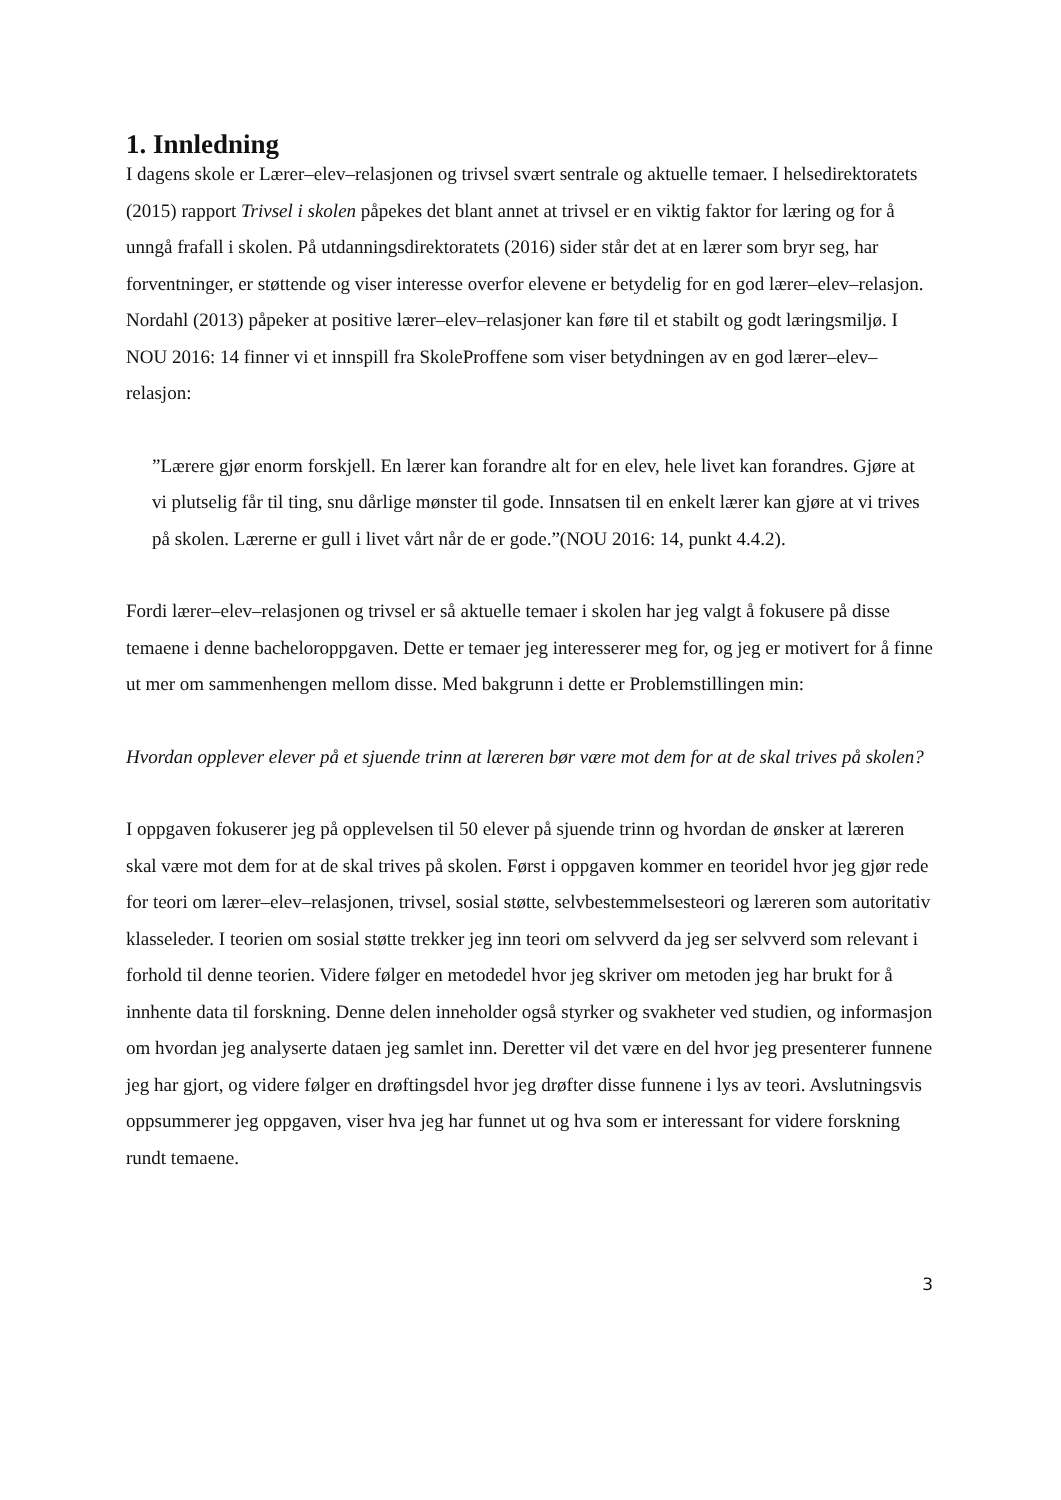1. Innledning
I dagens skole er Lærer–elev–relasjonen og trivsel svært sentrale og aktuelle temaer. I helsedirektoratets (2015) rapport Trivsel i skolen påpekes det blant annet at trivsel er en viktig faktor for læring og for å unngå frafall i skolen. På utdanningsdirektoratets (2016) sider står det at en lærer som bryr seg, har forventninger, er støttende og viser interesse overfor elevene er betydelig for en god lærer–elev–relasjon. Nordahl (2013) påpeker at positive lærer–elev–relasjoner kan føre til et stabilt og godt læringsmiljø. I NOU 2016: 14 finner vi et innspill fra SkoleProffene som viser betydningen av en god lærer–elev– relasjon:
”Lærere gjør enorm forskjell. En lærer kan forandre alt for en elev, hele livet kan forandres. Gjøre at vi plutselig får til ting, snu dårlige mønster til gode. Innsatsen til en enkelt lærer kan gjøre at vi trives på skolen. Lærerne er gull i livet vårt når de er gode.”(NOU 2016: 14, punkt 4.4.2).
Fordi lærer–elev–relasjonen og trivsel er så aktuelle temaer i skolen har jeg valgt å fokusere på disse temaene i denne bacheloroppgaven. Dette er temaer jeg interesserer meg for, og jeg er motivert for å finne ut mer om sammenhengen mellom disse. Med bakgrunn i dette er Problemstillingen min:
Hvordan opplever elever på et sjuende trinn at læreren bør være mot dem for at de skal trives på skolen?
I oppgaven fokuserer jeg på opplevelsen til 50 elever på sjuende trinn og hvordan de ønsker at læreren skal være mot dem for at de skal trives på skolen. Først i oppgaven kommer en teoridel hvor jeg gjør rede for teori om lærer–elev–relasjonen, trivsel, sosial støtte, selvbestemmelsesteori og læreren som autoritativ klasseleder. I teorien om sosial støtte trekker jeg inn teori om selvverd da jeg ser selvverd som relevant i forhold til denne teorien. Videre følger en metodedel hvor jeg skriver om metoden jeg har brukt for å innhente data til forskning. Denne delen inneholder også styrker og svakheter ved studien, og informasjon om hvordan jeg analyserte dataen jeg samlet inn. Deretter vil det være en del hvor jeg presenterer funnene jeg har gjort, og videre følger en drøftingsdel hvor jeg drøfter disse funnene i lys av teori. Avslutningsvis oppsummerer jeg oppgaven, viser hva jeg har funnet ut og hva som er interessant for videre forskning rundt temaene.
3